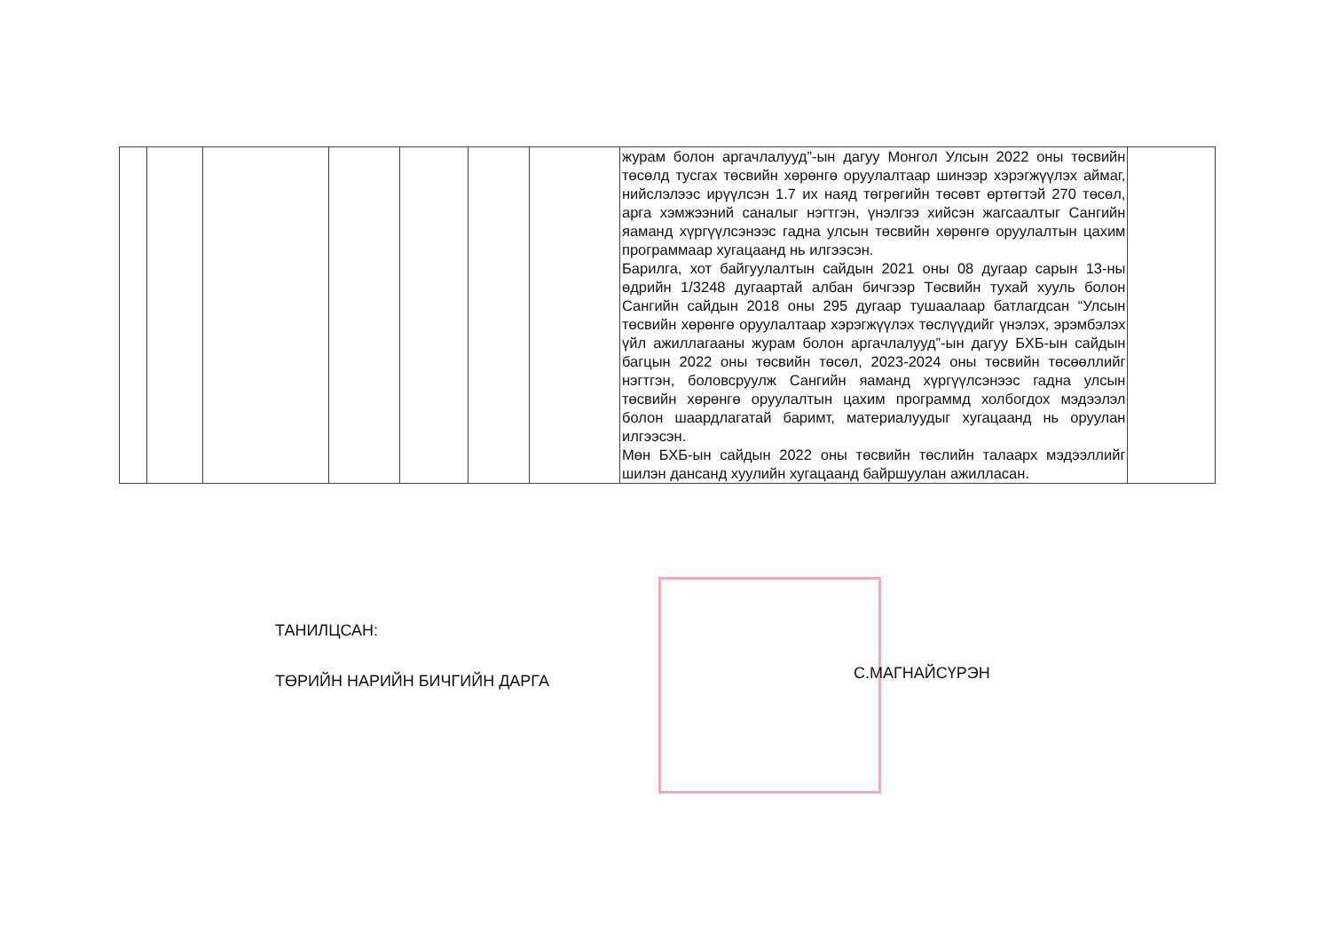| | | | | | | | журам болон аргачлалууд”-ын дагуу Монгол Улсын 2022 оны төсвийн төсөлд тусгах төсвийн хөрөнгө оруулалтаар шинээр хэрэгжүүлэх аймаг, нийслэлээс ирүүлсэн 1.7 их наяд төгрөгийн төсөвт өртөгтэй 270 төсөл, арга хэмжээний саналыг нэгтгэн, үнэлгээ хийсэн жагсаалтыг Сангийн яаманд хүргүүлсэнээс гадна улсын төсвийн хөрөнгө оруулалтын цахим программаар хугацаанд нь илгээсэн. Барилга, хот байгуулалтын сайдын 2021 оны 08 дугаар сарын 13-ны өдрийн 1/3248 дугаартай албан бичгээр Төсвийн тухай хууль болон Сангийн сайдын 2018 оны 295 дугаар тушаалаар батлагдсан “Улсын төсвийн хөрөнгө оруулалтаар хэрэгжүүлэх төслүүдийг үнэлэх, эрэмбэлэх үйл ажиллагааны журам болон аргачлалууд”-ын дагуу БХБ-ын сайдын багцын 2022 оны төсвийн төсөл, 2023-2024 оны төсвийн төсөөллийг нэгтгэн, боловсруулж Сангийн яаманд хүргүүлсэнээс гадна улсын төсвийн хөрөнгө оруулалтын цахим программд холбогдох мэдээлэл болон шаардлагатай баримт, материалуудыг хугацаанд нь оруулан илгээсэн. Мөн БХБ-ын сайдын 2022 оны төсвийн төслийн талаарх мэдээллийг шилэн дансанд хуулийн хугацаанд байршуулан ажилласан. | |
ТАНИЛЦСАН:
ТӨРИЙН НАРИЙН БИЧГИЙН ДАРГА
С.МАГНАЙСҮРЭН